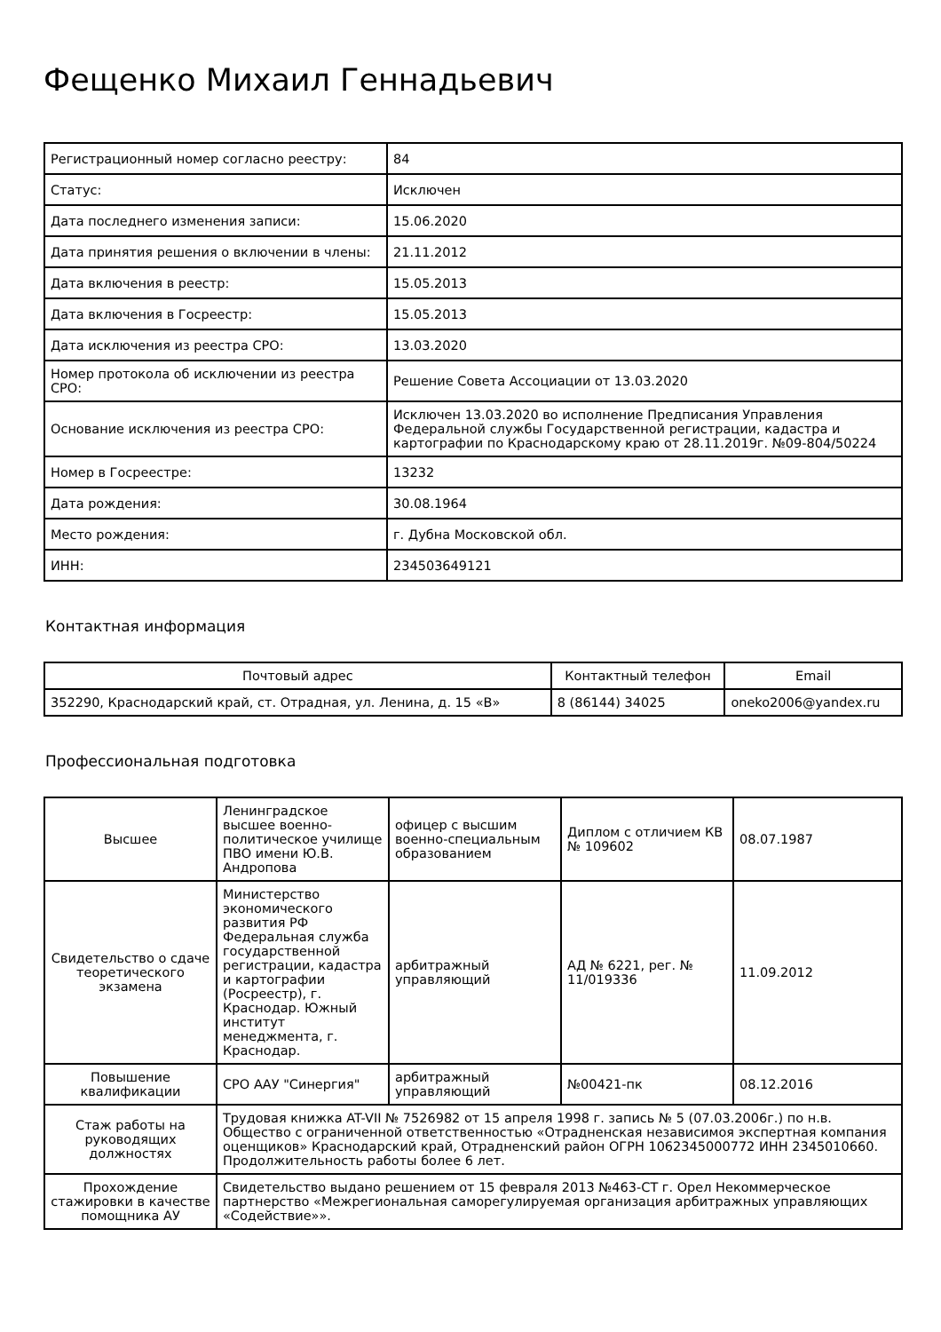Фещенко Михаил Геннадьевич
| Регистрационный номер согласно реестру: | 84 |
| Статус: | Исключен |
| Дата последнего изменения записи: | 15.06.2020 |
| Дата принятия решения о включении в члены: | 21.11.2012 |
| Дата включения в реестр: | 15.05.2013 |
| Дата включения в Госреестр: | 15.05.2013 |
| Дата исключения из реестра СРО: | 13.03.2020 |
| Номер протокола об исключении из реестра СРО: | Решение Совета Ассоциации от 13.03.2020 |
| Основание исключения из реестра СРО: | Исключен 13.03.2020 во исполнение Предписания Управления Федеральной службы Государственной регистрации, кадастра и картографии по Краснодарскому краю от 28.11.2019г. №09-804/50224 |
| Номер в Госреестре: | 13232 |
| Дата рождения: | 30.08.1964 |
| Место рождения: | г. Дубна Московской обл. |
| ИНН: | 234503649121 |
Контактная информация
| Почтовый адрес | Контактный телефон | Email |
| --- | --- | --- |
| 352290, Краснодарский край, ст. Отрадная, ул. Ленина, д. 15 «В» | 8 (86144) 34025 | oneko2006@yandex.ru |
Професcиональная подготовка
| Высшее | Ленинградское высшее военно-политическое училище ПВО имени Ю.В. Андропова | офицер с высшим военно-специальным образованием | Диплом с отличием КВ № 109602 | 08.07.1987 |
| Свидетельство о сдаче теоретического экзамена | Министерство экономического развития РФ Федеральная служба государственной регистрации, кадастра и картографии (Росреестр), г. Краснодар. Южный институт менеджмента, г. Краснодар. | арбитражный управляющий | АД № 6221, рег. № 11/019336 | 11.09.2012 |
| Повышение квалификации | СРО ААУ "Синергия" | арбитражный управляющий | №00421-пк | 08.12.2016 |
| Стаж работы на руководящих должностях | Трудовая книжка AT-VII № 7526982 от 15 апреля 1998 г. запись № 5 (07.03.2006г.) по н.в. Общество с ограниченной ответственностью «Отрадненская независимоя экспертная компания оценщиков» Краснодарский край, Отрадненский район ОГРН 1062345000772 ИНН 2345010660. Продолжительность работы более 6 лет. | | | |
| Прохождение стажировки в качестве помощника АУ | Свидетельство выдано решением от 15 февраля 2013 №463-СТ г. Орел Некоммерческое партнерство «Межрегиональная саморегулируемая организация арбитражных управляющих «Содействие»». | | | |